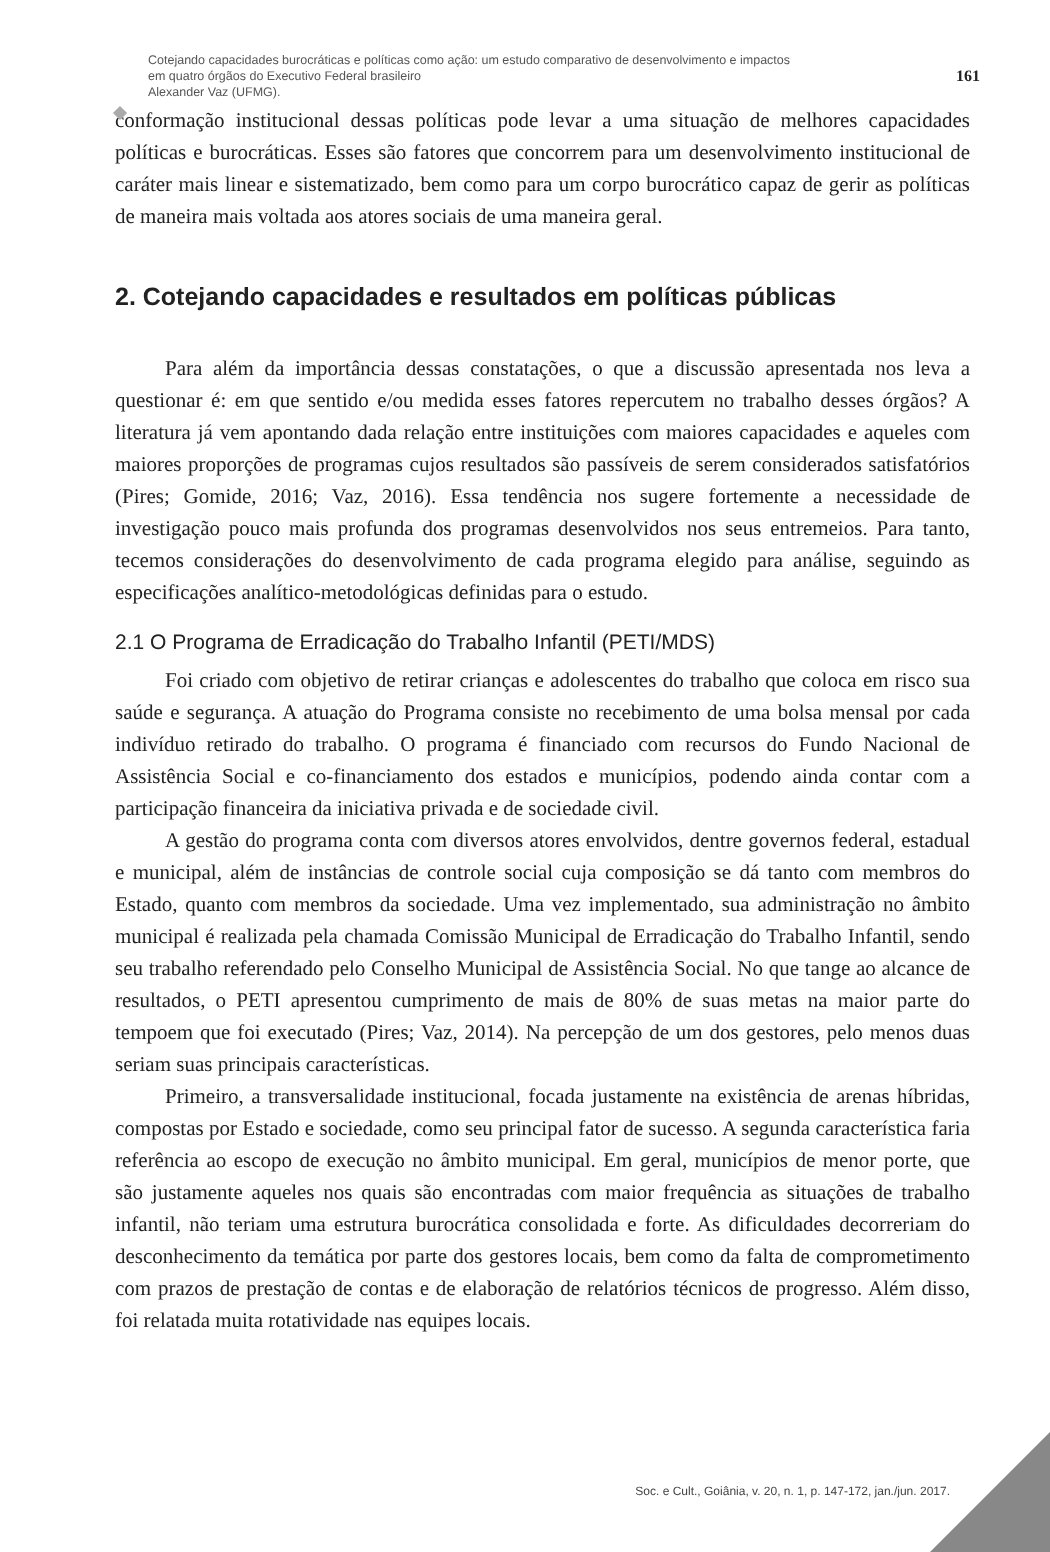Cotejando capacidades burocráticas e políticas como ação: um estudo comparativo de desenvolvimento e impactos
em quatro órgãos do Executivo Federal brasileiro
Alexander Vaz (UFMG).
161
conformação institucional dessas políticas pode levar a uma situação de melhores capacidades políticas e burocráticas. Esses são fatores que concorrem para um desenvolvimento institucional de caráter mais linear e sistematizado, bem como para um corpo burocrático capaz de gerir as políticas de maneira mais voltada aos atores sociais de uma maneira geral.
2. Cotejando capacidades e resultados em políticas públicas
Para além da importância dessas constatações, o que a discussão apresentada nos leva a questionar é: em que sentido e/ou medida esses fatores repercutem no trabalho desses órgãos? A literatura já vem apontando dada relação entre instituições com maiores capacidades e aqueles com maiores proporções de programas cujos resultados são passíveis de serem considerados satisfatórios (Pires; Gomide, 2016; Vaz, 2016). Essa tendência nos sugere fortemente a necessidade de investigação pouco mais profunda dos programas desenvolvidos nos seus entremeios. Para tanto, tecemos considerações do desenvolvimento de cada programa elegido para análise, seguindo as especificações analítico-metodológicas definidas para o estudo.
2.1 O Programa de Erradicação do Trabalho Infantil (PETI/MDS)
Foi criado com objetivo de retirar crianças e adolescentes do trabalho que coloca em risco sua saúde e segurança. A atuação do Programa consiste no recebimento de uma bolsa mensal por cada indivíduo retirado do trabalho. O programa é financiado com recursos do Fundo Nacional de Assistência Social e co-financiamento dos estados e municípios, podendo ainda contar com a participação financeira da iniciativa privada e de sociedade civil.
A gestão do programa conta com diversos atores envolvidos, dentre governos federal, estadual e municipal, além de instâncias de controle social cuja composição se dá tanto com membros do Estado, quanto com membros da sociedade. Uma vez implementado, sua administração no âmbito municipal é realizada pela chamada Comissão Municipal de Erradicação do Trabalho Infantil, sendo seu trabalho referendado pelo Conselho Municipal de Assistência Social. No que tange ao alcance de resultados, o PETI apresentou cumprimento de mais de 80% de suas metas na maior parte do tempoem que foi executado (Pires; Vaz, 2014). Na percepção de um dos gestores, pelo menos duas seriam suas principais características.
Primeiro, a transversalidade institucional, focada justamente na existência de arenas híbridas, compostas por Estado e sociedade, como seu principal fator de sucesso. A segunda característica faria referência ao escopo de execução no âmbito municipal. Em geral, municípios de menor porte, que são justamente aqueles nos quais são encontradas com maior frequência as situações de trabalho infantil, não teriam uma estrutura burocrática consolidada e forte. As dificuldades decorreriam do desconhecimento da temática por parte dos gestores locais, bem como da falta de comprometimento com prazos de prestação de contas e de elaboração de relatórios técnicos de progresso. Além disso, foi relatada muita rotatividade nas equipes locais.
Soc. e Cult., Goiânia, v. 20, n. 1, p. 147-172, jan./jun. 2017.